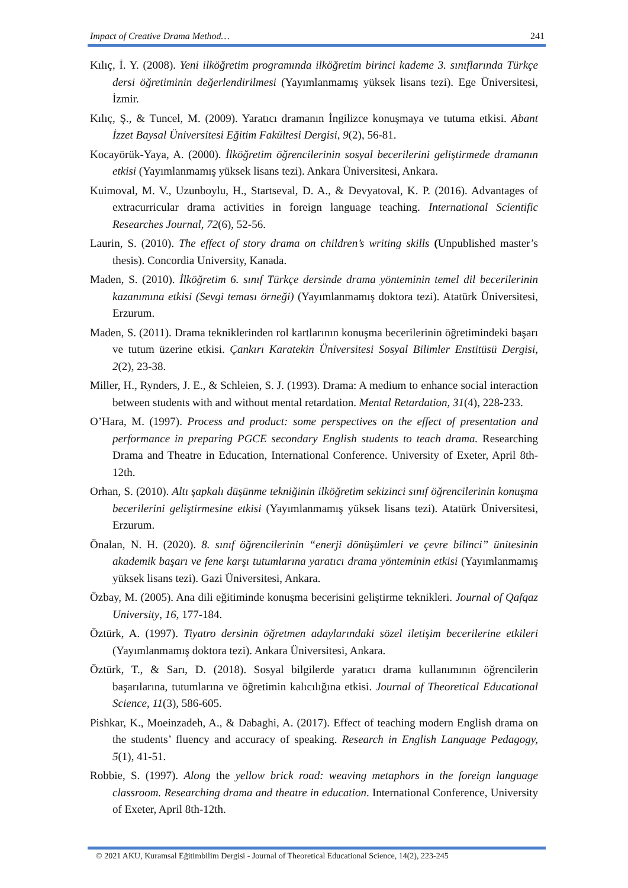Impact of Creative Drama Method… 241
Kılıç, İ. Y. (2008). Yeni ilköğretim programında ilköğretim birinci kademe 3. sınıflarında Türkçe dersi öğretiminin değerlendirilmesi (Yayımlanmamış yüksek lisans tezi). Ege Üniversitesi, İzmir.
Kılıç, Ş., & Tuncel, M. (2009). Yaratıcı dramanın İngilizce konuşmaya ve tutuma etkisi. Abant İzzet Baysal Üniversitesi Eğitim Fakültesi Dergisi, 9(2), 56-81.
Kocayörük-Yaya, A. (2000). İlköğretim öğrencilerinin sosyal becerilerini geliştirmede dramanın etkisi (Yayımlanmamış yüksek lisans tezi). Ankara Üniversitesi, Ankara.
Kuimoval, M. V., Uzunboylu, H., Startseval, D. A., & Devyatoval, K. P. (2016). Advantages of extracurricular drama activities in foreign language teaching. International Scientific Researches Journal, 72(6), 52-56.
Laurin, S. (2010). The effect of story drama on children’s writing skills (Unpublished master’s thesis). Concordia University, Kanada.
Maden, S. (2010). İlköğretim 6. sınıf Türkçe dersinde drama yönteminin temel dil becerilerinin kazanımına etkisi (Sevgi teması örneği) (Yayımlanmamış doktora tezi). Atatürk Üniversitesi, Erzurum.
Maden, S. (2011). Drama tekniklerinden rol kartlarının konuşma becerilerinin öğretimindeki başarı ve tutum üzerine etkisi. Çankırı Karatekin Üniversitesi Sosyal Bilimler Enstitüsü Dergisi, 2(2), 23-38.
Miller, H., Rynders, J. E., & Schleien, S. J. (1993). Drama: A medium to enhance social interaction between students with and without mental retardation. Mental Retardation, 31(4), 228-233.
O’Hara, M. (1997). Process and product: some perspectives on the effect of presentation and performance in preparing PGCE secondary English students to teach drama. Researching Drama and Theatre in Education, International Conference. University of Exeter, April 8th-12th.
Orhan, S. (2010). Altı şapkalı düşünme tekniğinin ilköğretim sekizinci sınıf öğrencilerinin konuşma becerilerini geliştirmesine etkisi (Yayımlanmamış yüksek lisans tezi). Atatürk Üniversitesi, Erzurum.
Önalan, N. H. (2020). 8. sınıf öğrencilerinin “enerji dönüşümleri ve çevre bilinci” ünitesinin akademik başarı ve fene karşı tutumlarına yaratıcı drama yönteminin etkisi (Yayımlanmamış yüksek lisans tezi). Gazi Üniversitesi, Ankara.
Özbay, M. (2005). Ana dili eğitiminde konuşma becerisini geliştirme teknikleri. Journal of Qafqaz University, 16, 177-184.
Öztürk, A. (1997). Tiyatro dersinin öğretmen adaylarındaki sözel iletişim becerilerine etkileri (Yayımlanmamış doktora tezi). Ankara Üniversitesi, Ankara.
Öztürk, T., & Sarı, D. (2018). Sosyal bilgilerde yaratıcı drama kullanımının öğrencilerin başarılarına, tutumlarına ve öğretimin kalıcılığına etkisi. Journal of Theoretical Educational Science, 11(3), 586-605.
Pishkar, K., Moeinzadeh, A., & Dabaghi, A. (2017). Effect of teaching modern English drama on the students’ fluency and accuracy of speaking. Research in English Language Pedagogy, 5(1), 41-51.
Robbie, S. (1997). Along the yellow brick road: weaving metaphors in the foreign language classroom. Researching drama and theatre in education. International Conference, University of Exeter, April 8th-12th.
© 2021 AKU, Kuramsal Eğitimbilim Dergisi - Journal of Theoretical Educational Science, 14(2), 223-245